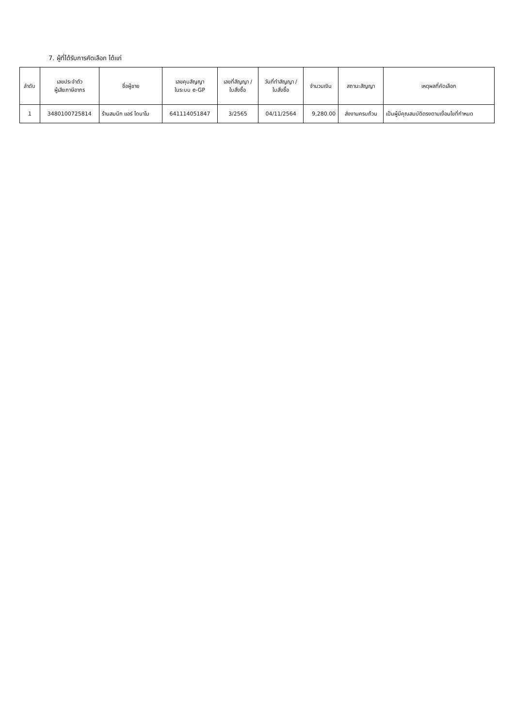7. ผู้ที่ได้รับการคัดเลือก ได้แก่
| ลำดับ | เลขประจำตัว ผู้เสียภาษีอากร | ชื่อผู้ขาย | เลขคุมสัญญา ในระบบ e-GP | เลขที่สัญญา / ใบสั่งซื้อ | วันที่ทำสัญญา / ใบสั่งซื้อ | จำนวนเงิน | สถานะสัญญา | เหตุผลที่คัดเลือก |
| --- | --- | --- | --- | --- | --- | --- | --- | --- |
| 1 | 3480100725814 | ร้านสมนึก แอร์ ไดนาโม | 641114051847 | 3/2565 | 04/11/2564 | 9,280.00 | ส่งงานครบถ้วน | เป็นผู้มีคุณสมบัติตรงตามเงื่อนไขที่กำหนด |